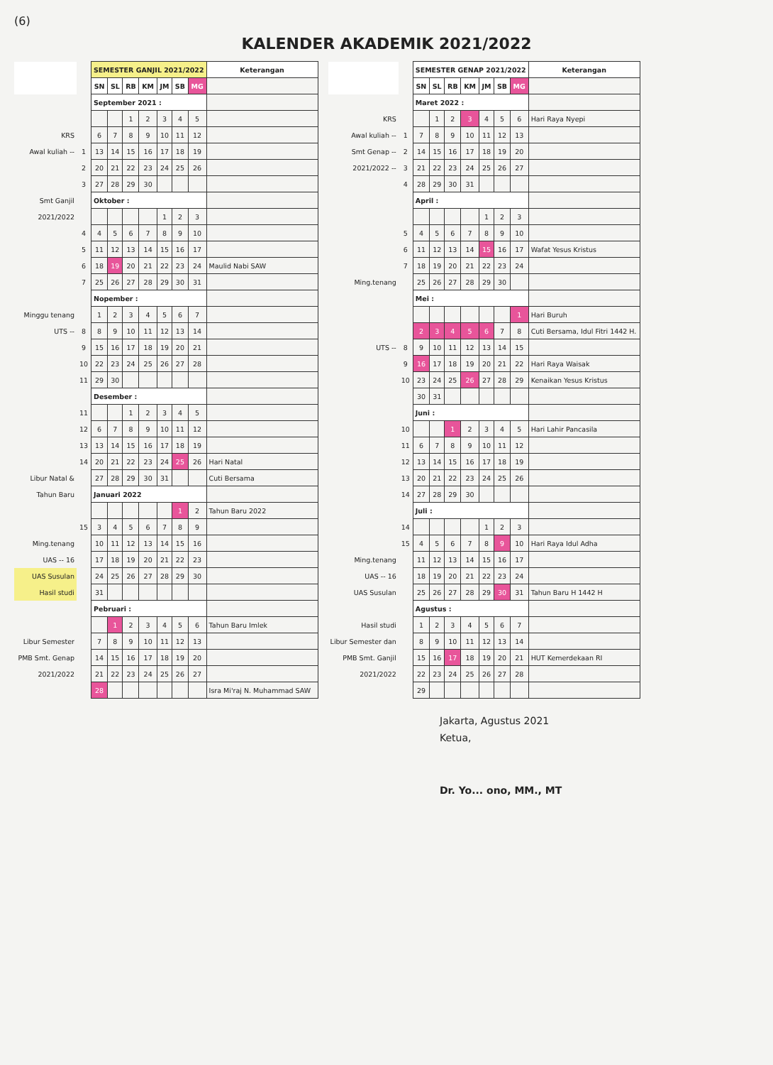(6)
KALENDER AKADEMIK 2021/2022
| | | SEMESTER GANJIL 2021/2022 | | | | | | | Keterangan |
| | | SN | SL | RB | KM | JM | SB | MG | |
| | | September 2021 : | | | | | | | |
| | | | | 1 | 2 | 3 | 4 | 5 | |
| KRS | | 6 | 7 | 8 | 9 | 10 | 11 | 12 | |
| Awal kuliah -- | 1 | 13 | 14 | 15 | 16 | 17 | 18 | 19 | |
| | 2 | 20 | 21 | 22 | 23 | 24 | 25 | 26 | |
| | 3 | 27 | 28 | 29 | 30 | | | | |
| Smt Ganjil | | Oktober : | | | | | | | |
| 2021/2022 | | | | | | 1 | 2 | 3 | |
| | 4 | 4 | 5 | 6 | 7 | 8 | 9 | 10 | |
| | 5 | 11 | 12 | 13 | 14 | 15 | 16 | 17 | |
| | 6 | 18 | 19 | 20 | 21 | 22 | 23 | 24 | Maulid Nabi SAW |
| | 7 | 25 | 26 | 27 | 28 | 29 | 30 | 31 | |
| | | Nopember : | | | | | | | |
| Minggu tenang | | 1 | 2 | 3 | 4 | 5 | 6 | 7 | |
| UTS -- | 8 | 8 | 9 | 10 | 11 | 12 | 13 | 14 | |
| | 9 | 15 | 16 | 17 | 18 | 19 | 20 | 21 | |
| | 10 | 22 | 23 | 24 | 25 | 26 | 27 | 28 | |
| | 11 | 29 | 30 | | | | | | |
| | | Desember : | | | | | | | |
| | 11 | | | 1 | 2 | 3 | 4 | 5 | |
| | 12 | 6 | 7 | 8 | 9 | 10 | 11 | 12 | |
| | 13 | 13 | 14 | 15 | 16 | 17 | 18 | 19 | |
| | 14 | 20 | 21 | 22 | 23 | 24 | 25 | 26 | Hari Natal |
| Libur Natal & | | 27 | 28 | 29 | 30 | 31 | | | Cuti Bersama |
| Tahun Baru | | Januari 2022 | | | | | | | |
| | | | | | | | 1 | 2 | Tahun Baru 2022 |
| | 15 | 3 | 4 | 5 | 6 | 7 | 8 | 9 | |
| Ming.tenang | | 10 | 11 | 12 | 13 | 14 | 15 | 16 | |
| UAS -- 16 | | 17 | 18 | 19 | 20 | 21 | 22 | 23 | |
| UAS Susulan | | 24 | 25 | 26 | 27 | 28 | 29 | 30 | |
| Hasil studi | | 31 | | | | | | | |
| | | Pebruari : | | | | | | | |
| | | | 1 | 2 | 3 | 4 | 5 | 6 | Tahun Baru Imlek |
| Libur Semester | | 7 | 8 | 9 | 10 | 11 | 12 | 13 | |
| PMB Smt. Genap | | 14 | 15 | 16 | 17 | 18 | 19 | 20 | |
| 2021/2022 | | 21 | 22 | 23 | 24 | 25 | 26 | 27 | |
| | | 28 | | | | | | | Isra Mi'raj N. Muhammad SAW |
| | | SEMESTER GENAP 2021/2022 | | | | | | | Keterangan |
| | | SN | SL | RB | KM | JM | SB | MG | |
| | | Maret 2022 : | | | | | | | |
| KRS | | | 1 | 2 | 3 | 4 | 5 | 6 | Hari Raya Nyepi |
| Awal kuliah -- | 1 | 7 | 8 | 9 | 10 | 11 | 12 | 13 | |
| Smt Genap -- | 2 | 14 | 15 | 16 | 17 | 18 | 19 | 20 | |
| 2021/2022 -- | 3 | 21 | 22 | 23 | 24 | 25 | 26 | 27 | |
| | 4 | 28 | 29 | 30 | 31 | | | | |
| | | April : | | | | | | | |
| | | | | | | 1 | 2 | 3 | |
| | 5 | 4 | 5 | 6 | 7 | 8 | 9 | 10 | |
| | 6 | 11 | 12 | 13 | 14 | 15 | 16 | 17 | Wafat Yesus Kristus |
| | 7 | 18 | 19 | 20 | 21 | 22 | 23 | 24 | |
| Ming.tenang | | 25 | 26 | 27 | 28 | 29 | 30 | | |
| | | Mei : | | | | | | | |
| | | | | | | | | 1 | Hari Buruh |
| | | 2 | 3 | 4 | 5 | 6 | 7 | 8 | Cuti Bersama, Idul Fitri 1442 H. |
| UTS -- | 8 | 9 | 10 | 11 | 12 | 13 | 14 | 15 | |
| | 9 | 16 | 17 | 18 | 19 | 20 | 21 | 22 | Hari Raya Waisak |
| | 10 | 23 | 24 | 25 | 26 | 27 | 28 | 29 | Kenaikan Yesus Kristus |
| | | 30 | 31 | | | | | | |
| | | Juni : | | | | | | | |
| | 10 | | | 1 | 2 | 3 | 4 | 5 | Hari Lahir Pancasila |
| | 11 | 6 | 7 | 8 | 9 | 10 | 11 | 12 | |
| | 12 | 13 | 14 | 15 | 16 | 17 | 18 | 19 | |
| | 13 | 20 | 21 | 22 | 23 | 24 | 25 | 26 | |
| | 14 | 27 | 28 | 29 | 30 | | | | |
| | | Juli : | | | | | | | |
| | 14 | | | | | 1 | 2 | 3 | |
| | 15 | 4 | 5 | 6 | 7 | 8 | 9 | 10 | Hari Raya Idul Adha |
| Ming.tenang | | 11 | 12 | 13 | 14 | 15 | 16 | 17 | |
| UAS -- 16 | | 18 | 19 | 20 | 21 | 22 | 23 | 24 | |
| UAS Susulan | | 25 | 26 | 27 | 28 | 29 | 30 | 31 | Tahun Baru H 1442 H |
| | | Agustus : | | | | | | | |
| Hasil studi | | 1 | 2 | 3 | 4 | 5 | 6 | 7 | |
| Libur Semester dan | | 8 | 9 | 10 | 11 | 12 | 13 | 14 | |
| PMB Smt. Ganjil | | 15 | 16 | 17 | 18 | 19 | 20 | 21 | HUT Kemerdekaan RI |
| 2021/2022 | | 22 | 23 | 24 | 25 | 26 | 27 | 28 | |
| | | 29 | | | | | | | |
Jakarta, Agustus 2021
Ketua,
Dr. Yo... ono, MM., MT